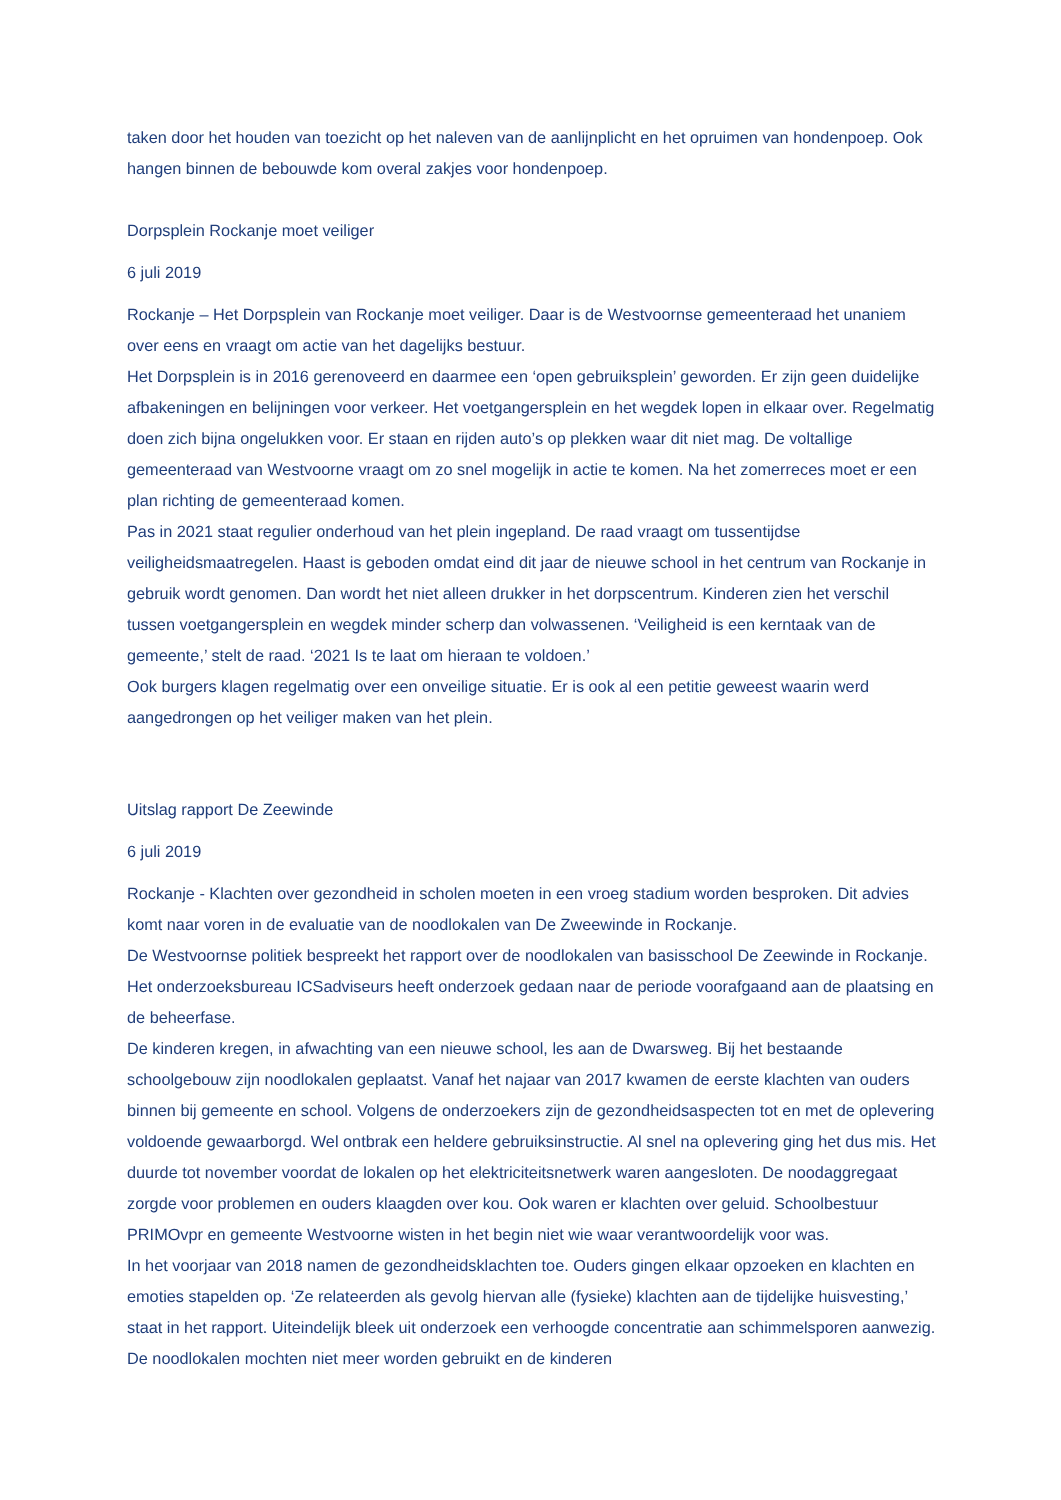taken door het houden van toezicht op het naleven van de aanlijnplicht en het opruimen van hondenpoep. Ook hangen binnen de bebouwde kom overal zakjes voor hondenpoep.
Dorpsplein Rockanje moet veiliger
6 juli 2019
Rockanje – Het Dorpsplein van Rockanje moet veiliger. Daar is de Westvoornse gemeenteraad het unaniem over eens en vraagt om actie van het dagelijks bestuur.
Het Dorpsplein is in 2016 gerenoveerd en daarmee een ‘open gebruiksplein’ geworden. Er zijn geen duidelijke afbakeningen en belijningen voor verkeer. Het voetgangersplein en het wegdek lopen in elkaar over. Regelmatig doen zich bijna ongelukken voor. Er staan en rijden auto’s op plekken waar dit niet mag. De voltallige gemeenteraad van Westvoorne vraagt om zo snel mogelijk in actie te komen. Na het zomerreces moet er een plan richting de gemeenteraad komen.
Pas in 2021 staat regulier onderhoud van het plein ingepland. De raad vraagt om tussentijdse veiligheidsmaatregelen. Haast is geboden omdat eind dit jaar de nieuwe school in het centrum van Rockanje in gebruik wordt genomen. Dan wordt het niet alleen drukker in het dorpscentrum. Kinderen zien het verschil tussen voetgangersplein en wegdek minder scherp dan volwassenen. ‘Veiligheid is een kerntaak van de gemeente,’ stelt de raad. ‘2021 Is te laat om hieraan te voldoen.’
Ook burgers klagen regelmatig over een onveilige situatie. Er is ook al een petitie geweest waarin werd aangedrongen op het veiliger maken van het plein.
Uitslag rapport De Zeewinde
6 juli 2019
Rockanje - Klachten over gezondheid in scholen moeten in een vroeg stadium worden besproken. Dit advies komt naar voren in de evaluatie van de noodlokalen van De Zweewinde in Rockanje.
De Westvoornse politiek bespreekt het rapport over de noodlokalen van basisschool De Zeewinde in Rockanje. Het onderzoeksbureau ICSadviseurs heeft onderzoek gedaan naar de periode voorafgaand aan de plaatsing en de beheerfase.
De kinderen kregen, in afwachting van een nieuwe school, les aan de Dwarsweg. Bij het bestaande schoolgebouw zijn noodlokalen geplaatst. Vanaf het najaar van 2017 kwamen de eerste klachten van ouders binnen bij gemeente en school. Volgens de onderzoekers zijn de gezondheidsaspecten tot en met de oplevering voldoende gewaarborgd. Wel ontbrak een heldere gebruiksinstructie. Al snel na oplevering ging het dus mis. Het duurde tot november voordat de lokalen op het elektriciteitsnetwerk waren aangesloten. De noodaggregaat zorgde voor problemen en ouders klaagden over kou. Ook waren er klachten over geluid. Schoolbestuur PRIMOvpr en gemeente Westvoorne wisten in het begin niet wie waar verantwoordelijk voor was.
In het voorjaar van 2018 namen de gezondheidsklachten toe. Ouders gingen elkaar opzoeken en klachten en emoties stapelden op. ‘Ze relateerden als gevolg hiervan alle (fysieke) klachten aan de tijdelijke huisvesting,’ staat in het rapport. Uiteindelijk bleek uit onderzoek een verhoogde concentratie aan schimmelsporen aanwezig. De noodlokalen mochten niet meer worden gebruikt en de kinderen